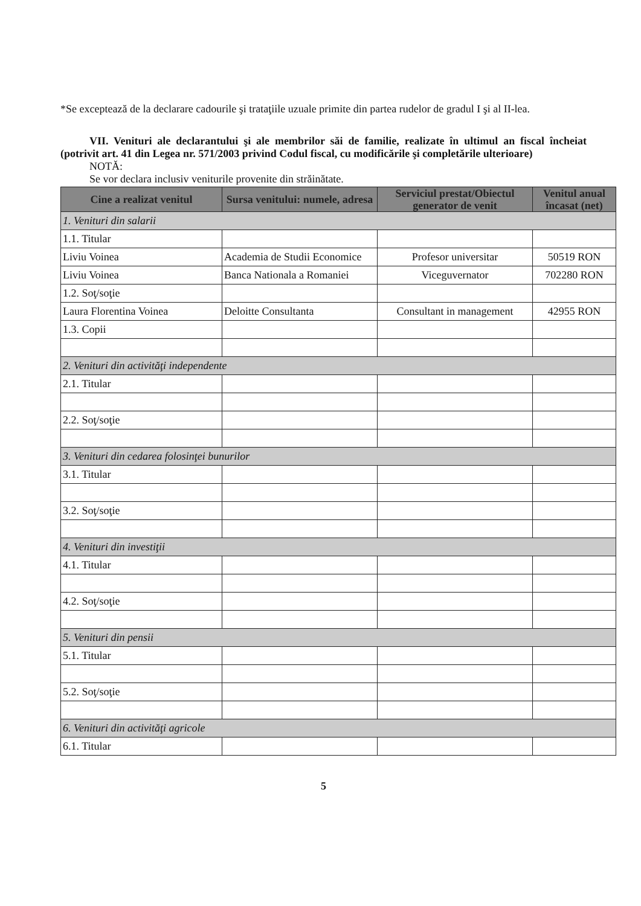*Se exceptează de la declarare cadourile şi trataţiile uzuale primite din partea rudelor de gradul I şi al II-lea.
VII. Venituri ale declarantului şi ale membrilor săi de familie, realizate în ultimul an fiscal încheiat (potrivit art. 41 din Legea nr. 571/2003 privind Codul fiscal, cu modificările şi completările ulterioare)
NOTĂ:
Se vor declara inclusiv veniturile provenite din străinătate.
| Cine a realizat venitul | Sursa venitului: numele, adresa | Serviciul prestat/Obiectul generator de venit | Venitul anual încasat (net) |
| --- | --- | --- | --- |
| 1. Venituri din salarii | | | |
| 1.1. Titular | | | |
| Liviu Voinea | Academia de Studii Economice | Profesor universitar | 50519 RON |
| Liviu Voinea | Banca Nationala a Romaniei | Viceguvernator | 702280 RON |
| 1.2. Soţ/soţie | | | |
| Laura Florentina Voinea | Deloitte Consultanta | Consultant in management | 42955 RON |
| 1.3. Copii | | | |
| 2. Venituri din activităţi independente | | | |
| 2.1. Titular | | | |
| 2.2. Soţ/soţie | | | |
| 3. Venituri din cedarea folosinţei bunurilor | | | |
| 3.1. Titular | | | |
| 3.2. Soţ/soţie | | | |
| 4. Venituri din investiţii | | | |
| 4.1. Titular | | | |
| 4.2. Soţ/soţie | | | |
| 5. Venituri din pensii | | | |
| 5.1. Titular | | | |
| 5.2. Soţ/soţie | | | |
| 6. Venituri din activităţi agricole | | | |
| 6.1. Titular | | | |
5